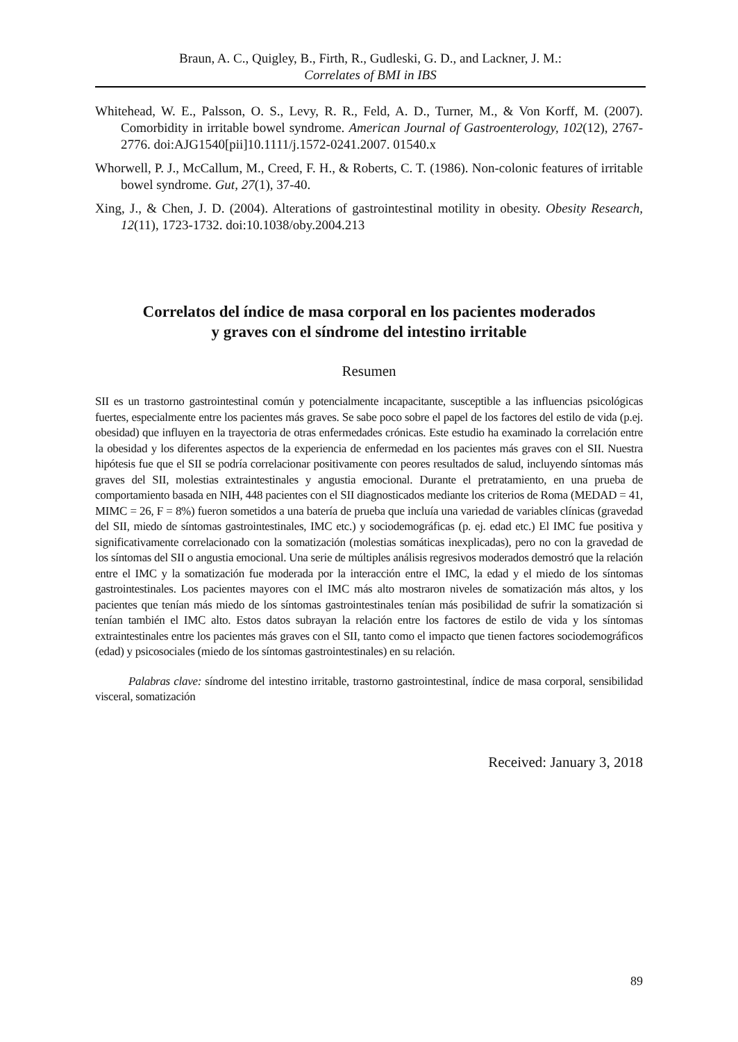Braun, A. C., Quigley, B., Firth, R., Gudleski, G. D., and Lackner, J. M.:
Correlates of BMI in IBS
Whitehead, W. E., Palsson, O. S., Levy, R. R., Feld, A. D., Turner, M., & Von Korff, M. (2007). Comorbidity in irritable bowel syndrome. American Journal of Gastroenterology, 102(12), 2767-2776. doi:AJG1540[pii]10.1111/j.1572-0241.2007. 01540.x
Whorwell, P. J., McCallum, M., Creed, F. H., & Roberts, C. T. (1986). Non-colonic features of irritable bowel syndrome. Gut, 27(1), 37-40.
Xing, J., & Chen, J. D. (2004). Alterations of gastrointestinal motility in obesity. Obesity Research, 12(11), 1723-1732. doi:10.1038/oby.2004.213
Correlatos del índice de masa corporal en los pacientes moderados
y graves con el síndrome del intestino irritable
Resumen
SII es un trastorno gastrointestinal común y potencialmente incapacitante, susceptible a las influencias psicológicas fuertes, especialmente entre los pacientes más graves. Se sabe poco sobre el papel de los factores del estilo de vida (p.ej. obesidad) que influyen en la trayectoria de otras enfermedades crónicas. Este estudio ha examinado la correlación entre la obesidad y los diferentes aspectos de la experiencia de enfermedad en los pacientes más graves con el SII. Nuestra hipótesis fue que el SII se podría correlacionar positivamente con peores resultados de salud, incluyendo síntomas más graves del SII, molestias extraintestinales y angustia emocional. Durante el pretratamiento, en una prueba de comportamiento basada en NIH, 448 pacientes con el SII diagnosticados mediante los criterios de Roma (MEDAD = 41, MIMC = 26, F = 8%) fueron sometidos a una batería de prueba que incluía una variedad de variables clínicas (gravedad del SII, miedo de síntomas gastrointestinales, IMC etc.) y sociodemográficas (p. ej. edad etc.) El IMC fue positiva y significativamente correlacionado con la somatización (molestias somáticas inexplicadas), pero no con la gravedad de los síntomas del SII o angustia emocional. Una serie de múltiples análisis regresivos moderados demostró que la relación entre el IMC y la somatización fue moderada por la interacción entre el IMC, la edad y el miedo de los síntomas gastrointestinales. Los pacientes mayores con el IMC más alto mostraron niveles de somatización más altos, y los pacientes que tenían más miedo de los síntomas gastrointestinales tenían más posibilidad de sufrir la somatización si tenían también el IMC alto. Estos datos subrayan la relación entre los factores de estilo de vida y los síntomas extraintestinales entre los pacientes más graves con el SII, tanto como el impacto que tienen factores sociodemográficos (edad) y psicosociales (miedo de los síntomas gastrointestinales) en su relación.
Palabras clave: síndrome del intestino irritable, trastorno gastrointestinal, índice de masa corporal, sensibilidad visceral, somatización
Received: January 3, 2018
89